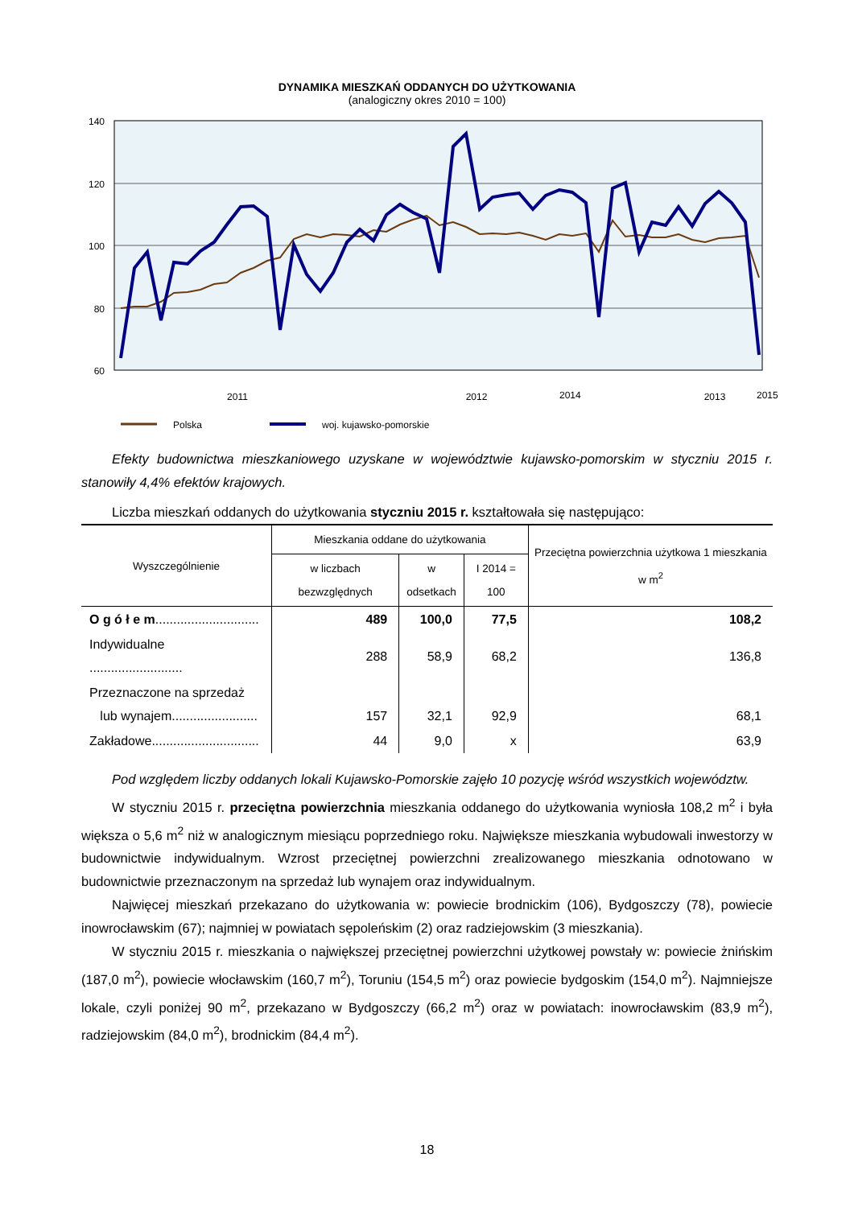DYNAMIKA MIESZKAŃ ODDANYCH DO UŻYTKOWANIA
(analogiczny okres 2010 = 100)
140
120
100
80
60
2011
2012
2013
Polska
woj. kujawsko-pomorskie
2014 2015
Efekty budownictwa mieszkaniowego uzyskane w województwie kujawsko-pomorskim w styczniu 2015 r. stanowiły 4,4% efektów krajowych.
Liczba mieszkań oddanych do użytkowania styczniu 2015 r. kształtowała się następująco:
| Wyszczególnienie | Mieszkania oddane do użytkowania | | | Przeciętna powierzchnia użytkowa 1 mieszkania w m<sup>2</sup> |
| --- | --- | --- | --- | --- |
| | w liczbach bezwzględnych | w odsetkach | I 2014 = 100 | |
| O g ó ł e m ............................. | 489 | 100,0 | 77,5 | 108,2 |
| Indywidualne .......................... | 288 | 58,9 | 68,2 | 136,8 |
| Przeznaczone na sprzedaż lub wynajem........................ | 157 | 32,1 | 92,9 | 68,1 |
| Zakładowe.............................. | 44 | 9,0 | x | 63,9 |
Pod względem liczby oddanych lokali Kujawsko-Pomorskie zajęło 10 pozycję wśród wszystkich województw.
W styczniu 2015 r. przeciętna powierzchnia mieszkania oddanego do użytkowania wyniosła 108,2 m<sup>2</sup> i była większa o 5,6 m<sup>2</sup> niż w analogicznym miesiącu poprzedniego roku. Największe mieszkania wybudowali inwestorzy w budownictwie indywidualnym. Wzrost przeciętnej powierzchni zrealizowanego mieszkania odnotowano w budownictwie przeznaczonym na sprzedaż lub wynajem oraz indywidualnym.
Najwięcej mieszkań przekazano do użytkowania w: powiecie brodnickim (106), Bydgoszczy (78), powiecie inowrocławskim (67); najmniej w powiatach sępoleńskim (2) oraz radziejowskim (3 mieszkania).
W styczniu 2015 r. mieszkania o największej przeciętnej powierzchni użytkowej powstały w: powiecie żnińskim (187,0 m<sup>2</sup>), powiecie włocławskim (160,7 m<sup>2</sup>), Toruniu (154,5 m<sup>2</sup>) oraz powiecie bydgoskim (154,0 m<sup>2</sup>). Najmniejsze lokale, czyli poniżej 90 m<sup>2</sup>, przekazano w Bydgoszczy (66,2 m<sup>2</sup>) oraz w powiatach: inowrocławskim (83,9 m<sup>2</sup>), radziejowskim (84,0 m<sup>2</sup>), brodnickim (84,4 m<sup>2</sup>).
18